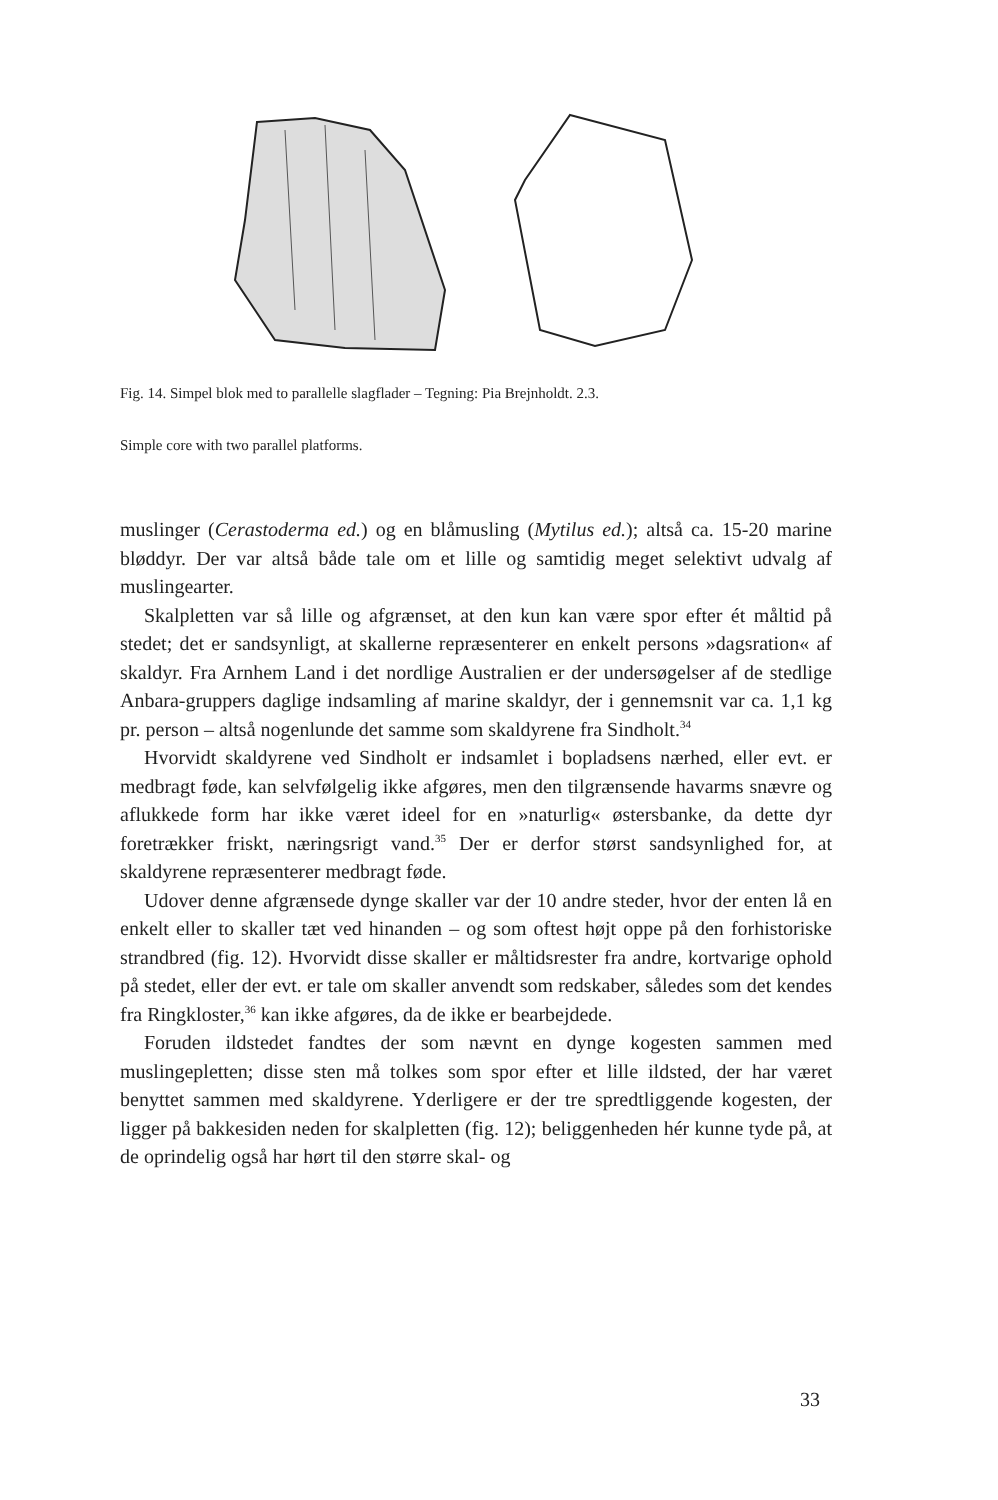Fig. 14. Simpel blok med to parallelle slagflader – Tegning: Pia Brejnholdt. 2.3.
Simple core with two parallel platforms.
muslinger (Cerastoderma ed.) og en blåmusling (Mytilus ed.); altså ca. 15-20 marine bløddyr. Der var altså både tale om et lille og samtidig meget selektivt udvalg af muslingearter.
Skalpletten var så lille og afgrænset, at den kun kan være spor efter ét måltid på stedet; det er sandsynligt, at skallerne repræsenterer en enkelt persons »dagsration« af skaldyr. Fra Arnhem Land i det nordlige Australien er der undersøgelser af de stedlige Anbara-gruppers daglige indsamling af marine skaldyr, der i gennemsnit var ca. 1,1 kg pr. person – altså nogenlunde det samme som skaldyrene fra Sindholt.<sup>34</sup>
Hvorvidt skaldyrene ved Sindholt er indsamlet i bopladsens nærhed, eller evt. er medbragt føde, kan selvfølgelig ikke afgøres, men den tilgrænsende havarms snævre og aflukkede form har ikke været ideel for en »naturlig« østersbanke, da dette dyr foretrækker friskt, næringsrigt vand.<sup>35</sup> Der er derfor størst sandsynlighed for, at skaldyrene repræsenterer medbragt føde.
Udover denne afgrænsede dynge skaller var der 10 andre steder, hvor der enten lå en enkelt eller to skaller tæt ved hinanden – og som oftest højt oppe på den forhistoriske strandbred (fig. 12). Hvorvidt disse skaller er måltidsrester fra andre, kortvarige ophold på stedet, eller der evt. er tale om skaller anvendt som redskaber, således som det kendes fra Ringkloster,<sup>36</sup> kan ikke afgøres, da de ikke er bearbejdede.
Foruden ildstedet fandtes der som nævnt en dynge kogesten sammen med muslingepletten; disse sten må tolkes som spor efter et lille ildsted, der har været benyttet sammen med skaldyrene. Yderligere er der tre spredtliggende kogesten, der ligger på bakkesiden neden for skalpletten (fig. 12); beliggenheden hér kunne tyde på, at de oprindelig også har hørt til den større skal- og
33